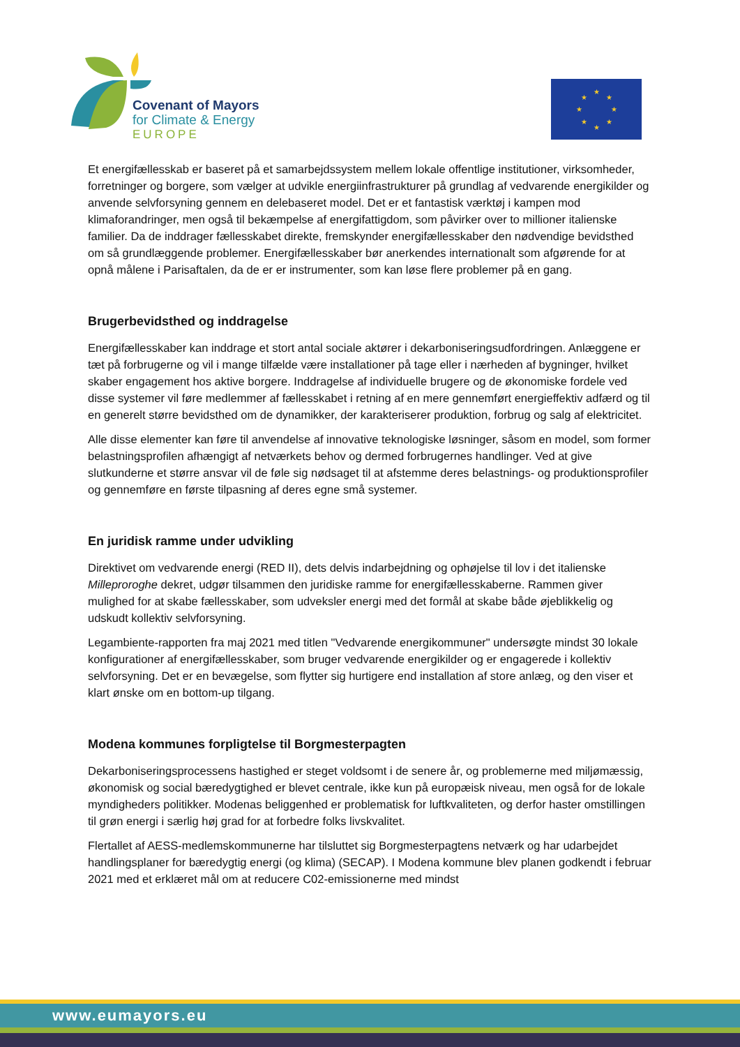Covenant of Mayors
for Climate & Energy
EUROPE
★
★
★
★
★
★
★
★
Et energifællesskab er baseret på et samarbejdssystem mellem lokale offentlige institutioner, virksomheder, forretninger og borgere, som vælger at udvikle energiinfrastrukturer på grundlag af vedvarende energikilder og anvende selvforsyning gennem en delebaseret model. Det er et fantastisk værktøj i kampen mod klimaforandringer, men også til bekæmpelse af energifattigdom, som påvirker over to millioner italienske familier. Da de inddrager fællesskabet direkte, fremskynder energifællesskaber den nødvendige bevidsthed om så grundlæggende problemer. Energifællesskaber bør anerkendes internationalt som afgørende for at opnå målene i Parisaftalen, da de er er instrumenter, som kan løse flere problemer på en gang.
Brugerbevidsthed og inddragelse
Energifællesskaber kan inddrage et stort antal sociale aktører i dekarboniseringsudfordringen. Anlæggene er tæt på forbrugerne og vil i mange tilfælde være installationer på tage eller i nærheden af bygninger, hvilket skaber engagement hos aktive borgere. Inddragelse af individuelle brugere og de økonomiske fordele ved disse systemer vil føre medlemmer af fællesskabet i retning af en mere gennemført energieffektiv adfærd og til en generelt større bevidsthed om de dynamikker, der karakteriserer produktion, forbrug og salg af elektricitet.
Alle disse elementer kan føre til anvendelse af innovative teknologiske løsninger, såsom en model, som former belastningsprofilen afhængigt af netværkets behov og dermed forbrugernes handlinger. Ved at give slutkunderne et større ansvar vil de føle sig nødsaget til at afstemme deres belastnings- og produktionsprofiler og gennemføre en første tilpasning af deres egne små systemer.
En juridisk ramme under udvikling
Direktivet om vedvarende energi (RED II), dets delvis indarbejdning og ophøjelse til lov i det italienske Milleproroghe dekret, udgør tilsammen den juridiske ramme for energifællesskaberne. Rammen giver mulighed for at skabe fællesskaber, som udveksler energi med det formål at skabe både øjeblikkelig og udskudt kollektiv selvforsyning.
Legambiente-rapporten fra maj 2021 med titlen "Vedvarende energikommuner" undersøgte mindst 30 lokale konfigurationer af energifællesskaber, som bruger vedvarende energikilder og er engagerede i kollektiv selvforsyning. Det er en bevægelse, som flytter sig hurtigere end installation af store anlæg, og den viser et klart ønske om en bottom-up tilgang.
Modena kommunes forpligtelse til Borgmesterpagten
Dekarboniseringsprocessens hastighed er steget voldsomt i de senere år, og problemerne med miljømæssig, økonomisk og social bæredygtighed er blevet centrale, ikke kun på europæisk niveau, men også for de lokale myndigheders politikker. Modenas beliggenhed er problematisk for luftkvaliteten, og derfor haster omstillingen til grøn energi i særlig høj grad for at forbedre folks livskvalitet.
Flertallet af AESS-medlemskommunerne har tilsluttet sig Borgmesterpagtens netværk og har udarbejdet handlingsplaner for bæredygtig energi (og klima) (SECAP). I Modena kommune blev planen godkendt i februar 2021 med et erklæret mål om at reducere C02-emissionerne med mindst
www.eumayors.eu